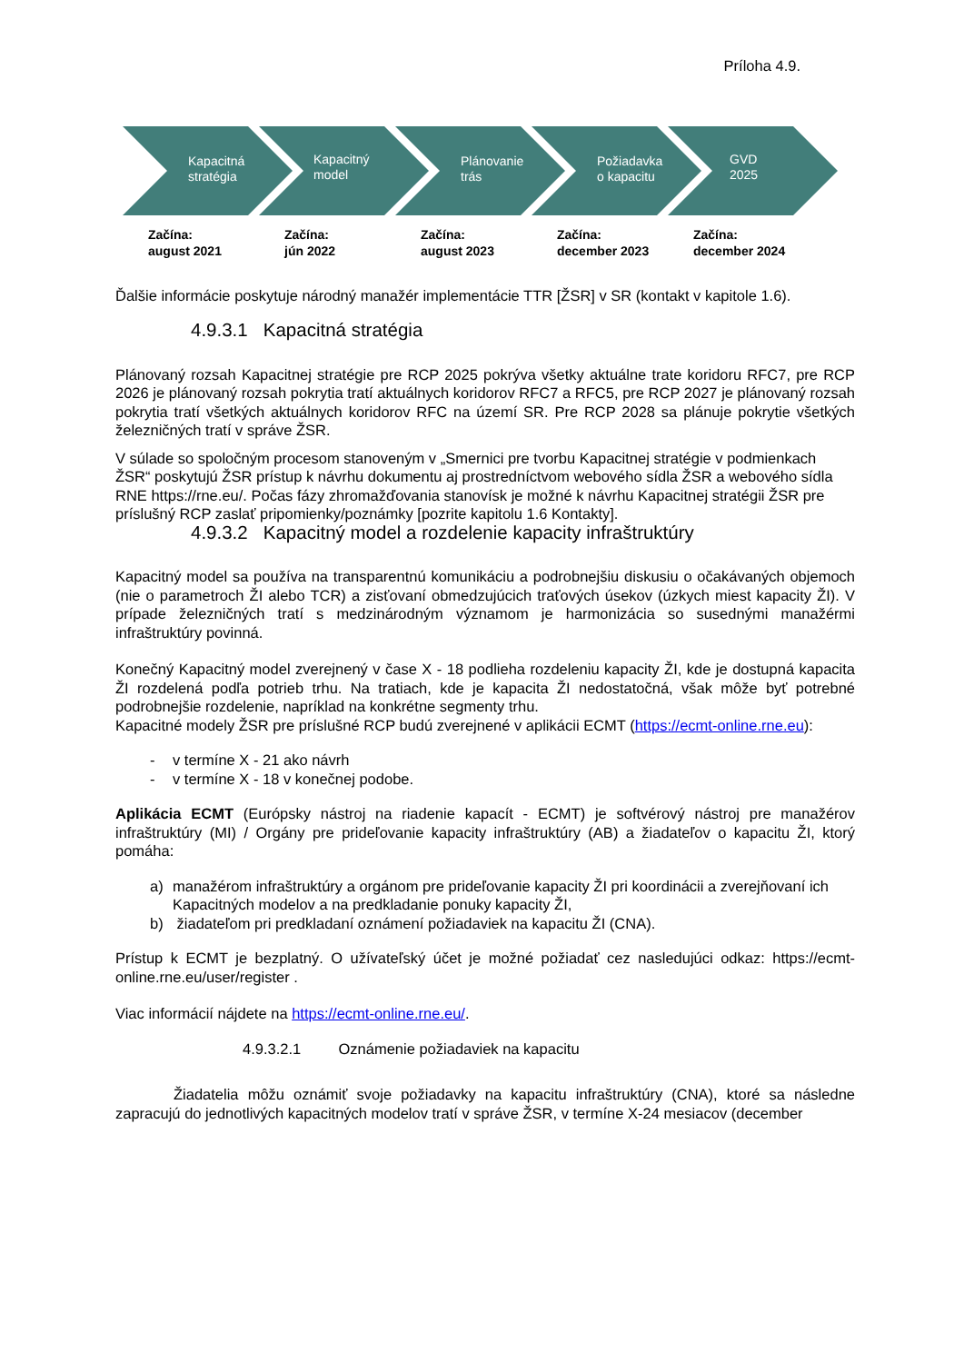Príloha 4.9.
Kapacitná
stratégia
Kapacitný
model
Plánovanie
trás
Požiadavka
o kapacitu
GVD
2025
Začína:
august 2021
Začína:
jún 2022
Začína:
august 2023
Začína:
december 2023
Začína:
december 2024
Ďalšie informácie poskytuje národný manažér implementácie TTR [ŽSR] v SR (kontakt v kapitole 1.6).
4.9.3.1 Kapacitná stratégia
Plánovaný rozsah Kapacitnej stratégie pre RCP 2025 pokrýva všetky aktuálne trate koridoru RFC7, pre RCP 2026 je plánovaný rozsah pokrytia tratí aktuálnych koridorov RFC7 a RFC5, pre RCP 2027 je plánovaný rozsah pokrytia tratí všetkých aktuálnych koridorov RFC na území SR. Pre RCP 2028 sa plánuje pokrytie všetkých železničných tratí v správe ŽSR.
V súlade so spoločným procesom stanoveným v „Smernici pre tvorbu Kapacitnej stratégie v podmienkach ŽSR“ poskytujú ŽSR prístup k návrhu dokumentu aj prostredníctvom webového sídla ŽSR a webového sídla RNE https://rne.eu/. Počas fázy zhromažďovania stanovísk je možné k návrhu Kapacitnej stratégii ŽSR pre príslušný RCP zaslať pripomienky/poznámky [pozrite kapitolu 1.6 Kontakty].
4.9.3.2 Kapacitný model a rozdelenie kapacity infraštruktúry
Kapacitný model sa používa na transparentnú komunikáciu a podrobnejšiu diskusiu o očakávaných objemoch (nie o parametroch ŽI alebo TCR) a zisťovaní obmedzujúcich traťových úsekov (úzkych miest kapacity ŽI). V prípade železničných tratí s medzinárodným významom je harmonizácia so susednými manažérmi infraštruktúry povinná.
Konečný Kapacitný model zverejnený v čase X - 18 podlieha rozdeleniu kapacity ŽI, kde je dostupná kapacita ŽI rozdelená podľa potrieb trhu. Na tratiach, kde je kapacita ŽI nedostatočná, však môže byť potrebné podrobnejšie rozdelenie, napríklad na konkrétne segmenty trhu.
Kapacitné modely ŽSR pre príslušné RCP budú zverejnené v aplikácii ECMT (https://ecmt-online.rne.eu):
- v termíne X - 21 ako návrh
- v termíne X - 18 v konečnej podobe.
Aplikácia ECMT (Európsky nástroj na riadenie kapacít - ECMT) je softvérový nástroj pre manažérov infraštruktúry (MI) / Orgány pre prideľovanie kapacity infraštruktúry (AB) a žiadateľov o kapacitu ŽI, ktorý pomáha:
a) manažérom infraštruktúry a orgánom pre prideľovanie kapacity ŽI pri koordinácii a zverejňovaní ich Kapacitných modelov a na predkladanie ponuky kapacity ŽI,
b) žiadateľom pri predkladaní oznámení požiadaviek na kapacitu ŽI (CNA).
Prístup k ECMT je bezplatný. O užívateľský účet je možné požiadať cez nasledujúci odkaz: https://ecmt-online.rne.eu/user/register .
Viac informácií nájdete na https://ecmt-online.rne.eu/.
4.9.3.2.1 Oznámenie požiadaviek na kapacitu
Žiadatelia môžu oznámiť svoje požiadavky na kapacitu infraštruktúry (CNA), ktoré sa následne zapracujú do jednotlivých kapacitných modelov tratí v správe ŽSR, v termíne X-24 mesiacov (december